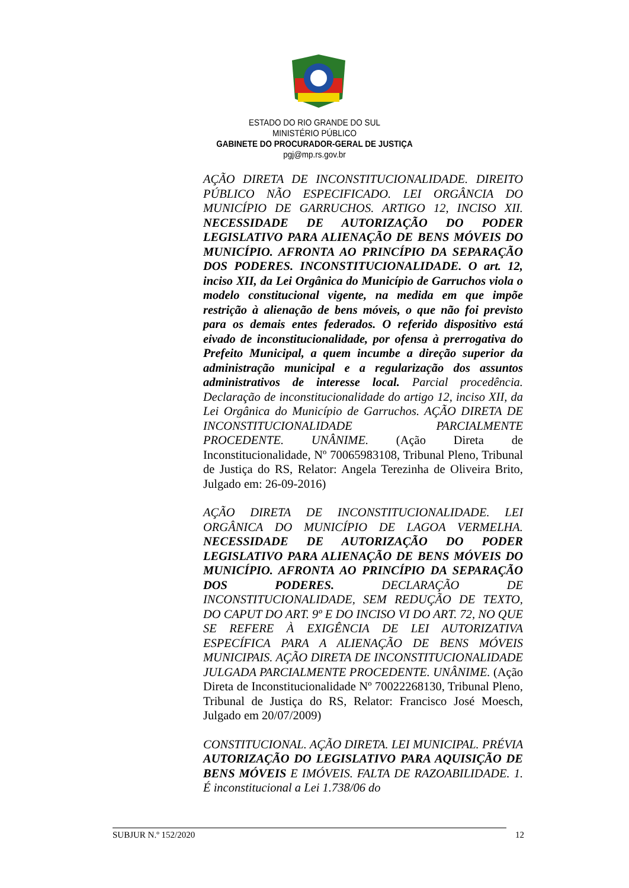ESTADO DO RIO GRANDE DO SUL
MINISTÉRIO PÚBLICO
GABINETE DO PROCURADOR-GERAL DE JUSTIÇA
pgj@mp.rs.gov.br
AÇÃO DIRETA DE INCONSTITUCIONALIDADE. DIREITO PÚBLICO NÃO ESPECIFICADO. LEI ORGÂNCIA DO MUNICÍPIO DE GARRUCHOS. ARTIGO 12, INCISO XII. NECESSIDADE DE AUTORIZAÇÃO DO PODER LEGISLATIVO PARA ALIENAÇÃO DE BENS MÓVEIS DO MUNICÍPIO. AFRONTA AO PRINCÍPIO DA SEPARAÇÃO DOS PODERES. INCONSTITUCIONALIDADE. O art. 12, inciso XII, da Lei Orgânica do Município de Garruchos viola o modelo constitucional vigente, na medida em que impõe restrição à alienação de bens móveis, o que não foi previsto para os demais entes federados. O referido dispositivo está eivado de inconstitucionalidade, por ofensa à prerrogativa do Prefeito Municipal, a quem incumbe a direção superior da administração municipal e a regularização dos assuntos administrativos de interesse local. Parcial procedência. Declaração de inconstitucionalidade do artigo 12, inciso XII, da Lei Orgânica do Município de Garruchos. AÇÃO DIRETA DE INCONSTITUCIONALIDADE PARCIALMENTE PROCEDENTE. UNÂNIME. (Ação Direta de Inconstitucionalidade, Nº 70065983108, Tribunal Pleno, Tribunal de Justiça do RS, Relator: Angela Terezinha de Oliveira Brito, Julgado em: 26-09-2016)
AÇÃO DIRETA DE INCONSTITUCIONALIDADE. LEI ORGÂNICA DO MUNICÍPIO DE LAGOA VERMELHA. NECESSIDADE DE AUTORIZAÇÃO DO PODER LEGISLATIVO PARA ALIENAÇÃO DE BENS MÓVEIS DO MUNICÍPIO. AFRONTA AO PRINCÍPIO DA SEPARAÇÃO DOS PODERES. DECLARAÇÃO DE INCONSTITUCIONALIDADE, SEM REDUÇÃO DE TEXTO, DO CAPUT DO ART. 9º E DO INCISO VI DO ART. 72, NO QUE SE REFERE À EXIGÊNCIA DE LEI AUTORIZATIVA ESPECÍFICA PARA A ALIENAÇÃO DE BENS MÓVEIS MUNICIPAIS. AÇÃO DIRETA DE INCONSTITUCIONALIDADE JULGADA PARCIALMENTE PROCEDENTE. UNÂNIME. (Ação Direta de Inconstitucionalidade Nº 70022268130, Tribunal Pleno, Tribunal de Justiça do RS, Relator: Francisco José Moesch, Julgado em 20/07/2009)
CONSTITUCIONAL. AÇÃO DIRETA. LEI MUNICIPAL. PRÉVIA AUTORIZAÇÃO DO LEGISLATIVO PARA AQUISIÇÃO DE BENS MÓVEIS E IMÓVEIS. FALTA DE RAZOABILIDADE. 1. É inconstitucional a Lei 1.738/06 do
SUBJUR N.º 152/2020 12